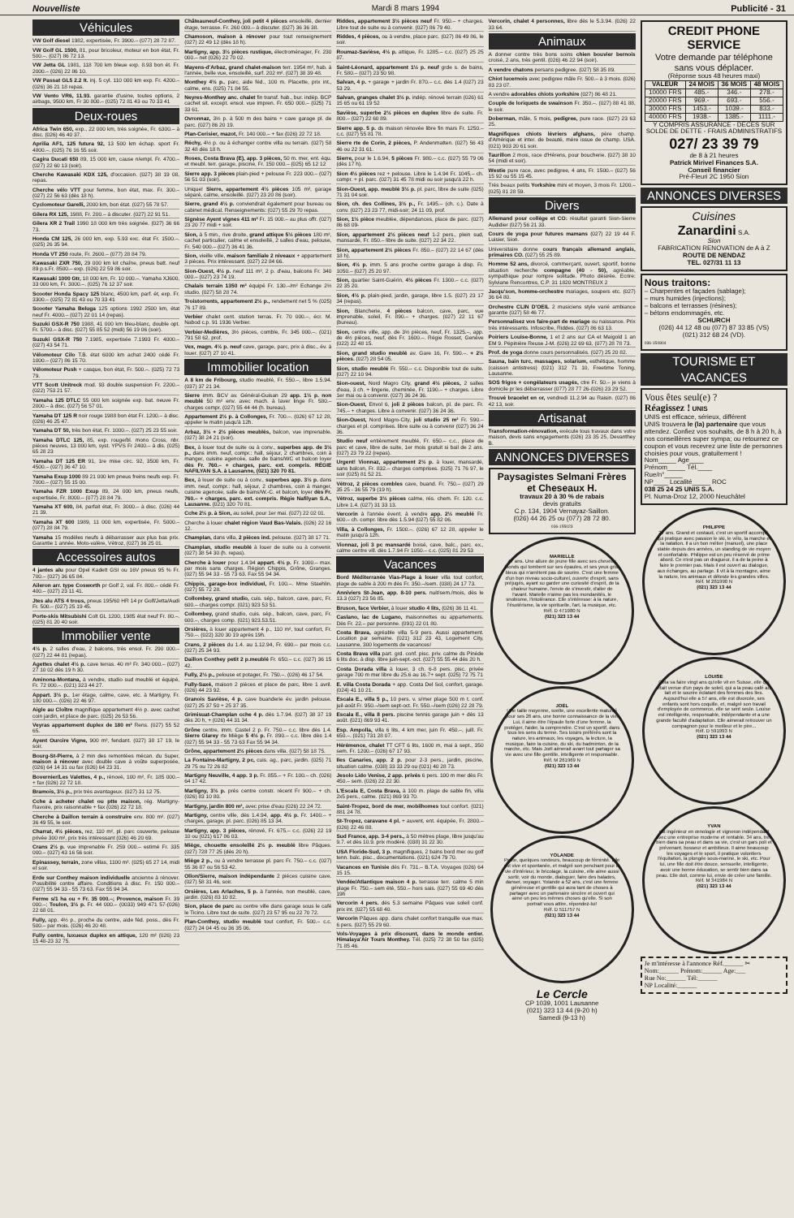Nouvelliste Mardi 8 mars 1994 Publicité - 31
Véhicules
VW Golf diesel 1982, expertisée, Fr. 3900.– (077) 28 72 87.
VW Golf GL 1500, 81, pour bricoleur, moteur en bon état, Fr. 500.–. (027) 86 72 13.
VW Jetta GL 1981, 118 700 km bleue exp. 8.93 bon ét. Fr. 2000.– (026) 22 86 10.
VW Passat GL5 2.2 It. inj. 5 cyl. 110 000 km exp. Fr. 4200.– (026) 36 21 18 repas.
VW Vento VR6, 11.93. garantie d'usine, toutes options, 2 airbags, 9500 km, Fr 30 800.– (025) 72 81 43 ou 70 33 41
Deux-roues
Africa Twin 650, exp., 22 000 km, très soignée, Fr. 6300.– à disc. (026) 46 40 37.
Aprilia AF1, 125 futura 92, 13 500 km échap. sport Fr. 4800.–. (025) 76 16 55 soir.
Cagira Ducati 650 89, 15 000 km, cause n/empl. Fr. 4700.– (027) 22 60 13 (soir).
Cherche Kawasaki KDX 125, d'occasion. (027) 38 19 08, repas.
Cherche vélo VTT pour femme, bon état, max. Fr. 300.– (027) 22 56 63 (dès 18 h).
Cyclomoteur Garelli, 2000 km, bon état. (027) 55 78 57.
Gilera RX 125, 1988, Fr. 200.– à discuter. (027) 22 91 51.
Gilera XR 2 Trail 1990 18 000 km très soignée. (027) 36 66 73.
Honda CM 125, 26 000 km, exp. 5.93 exc. état Fr. 1500.–. (025) 26 35 94.
Honda VT 250 route, Fr. 2600.– (077) 28 84 79.
Kawasaki ZXR 750, 29 000 km kit chaîne, pneus batt. neuf 89 p.s.Fr. 8500.– exp. (026) 22 59 86 soir.
Kawasaki 1000 Gtr, 18 000 km, Fr. 10 000.–. Yamaha XJ600, 33 000 km, Fr. 3000.–. (025) 76 12 37 soir.
Scooter Honda Spacy 125 blanc, 4500 km, parf. ét, exp. Fr. 3300.– (025) 72 81 43 ou 70 33 41
Scooter Yamaha Beluga 125 options 1992 2500 km, état neuf Fr. 4000.– (027) 22 01 14 (repas).
Suzuki GSX-R 750 1988, 41 000 km bleu-blanc, double opt. Fr. 5700.– à disc. (027) 55 85 52 (midi) 56 19 06 (soir).
Suzuki GSX-R 750 7.1985, expertisée 7.1993 Fr. 4000.– (027) 43 54 71.
Vélomoteur Cilo T.B. état 6000 km achat 2400 cédé Fr. 1000.– (027) 86 15 70.
Vélomoteur Push + casque, bon état, Fr. 500.–. (025) 72 73 79.
VTT Scott Unitreck mod. 93 double suspension Fr. 2200.– (022) 753 21 57.
Yamaha 125 DTLC 55 000 km soignée exp. bat. neuve Fr. 2000.– à disc. (027) 56 57 01.
Yamaha DT 125 R noir rouge 1988 bon état Fr. 1200.– à disc. (026) 46 25 47.
Yamaha DT 50, très bon état, Fr. 1000.–. (027) 25 23 55 soir.
Yamaha DTLC 125, 85, exp. rouge/bl. mono Cross, nbr. pièces neuves, 13 000 km, syst. YPVS Fr 2400.– à dis. (025) 65 28 23
Yamaha DT 125 ER 91, 1re mise circ. 92, 3500 km, Fr. 4500.– (027) 36 47 10.
Yamaha Exup 1000 89 21 000 km pneus freins neufs exp. Fr. 7000.– (027) 55 15 00.
Yamaha FZR 1000 Exup 89, 24 000 km, pneus neufs, expertisée, Fr. 8000.– (077) 28 84 79.
Yamaha XT 600, 84, parfait état, Fr. 3000.– à disc. (026) 44 21 39.
Yamaha XT 600 1989, 11 000 km, expertisée, Fr. 5000.– (077) 28 84 79.
Yamaha 15 modèles neufs à débarrasser aux plus bas prix. Garantie 1 année. Moto-valère, Vétroz, (027) 36 25 01.
Accessoires autos
4 jantes alu pour Opel Kadett GSI ou 16V pneus 95 % Fr. 700.– (027) 36 65 84.
Aileron arr. type Cosworth pr Golf 2, val. Fr. 800.– cédé Fr. 400.– (027) 23 11 41.
Jtes alu ATS 4 trous, pneus 195/60 HR 14 pr Golf/Jetta/Audi Fr. 500.– (027) 25 19 45.
Porte-skis Mitsubishi Colt GL 1200, 1985 état neuf Fr. 80.–. (025) 81 20 40 soir.
Immobilier vente
4½ p. 2 salles d'eau, 2 balcons, très ensol. Fr. 290 000.– (027) 22 44 81 (repas).
Agettes chalet 4½ p. cave terras. 40 m² Fr. 340 000.– (027) 27 10 02 dès 19 h 30.
Aminona-Montana, à vendre, studio sud meublé et équipé, Fr. 72 000.–. (021) 323 44 27.
Appart. 3½ p., 1er étage, calme, cave, etc. à Martigny, Fr. 180 000.–. (026) 22 46 97.
Aigle au Cloître magnifique appartement 4½ p. avec cachet coin jardin, et place de parc. (025) 26 53 56.
Veyras appartement duplex de 180 m² Rens. (027) 55 52 65.
Ayent Ourcire Vigne, 900 m², fendant. (027) 38 17 19, le soir.
Bourg-St-Pierre, à 2 min des remontées mécan. du Super, maison à rénover avec double cave à voûte superposée, (026) 64 14 31 ou fax (026) 64 23 31.
Bovernier/Les Valettes, 4 p., rénové, 100 m², Fr. 185 000.– + fax (026) 22 72 18.
Bramois, 3½ p., prix très avantageux. (027) 31 12 75.
Cche à acheter chalet ou ptte maison, rég. Martigny-Ravoire, prix raisonnable + fax (026) 22 72 18.
Cherche à Daillon terrain à construire env. 800 m². (027) 36 49 55, le soir.
Charrat, 4½ pièces, rez, 110 m², pl. parc couverte, pelouse privée 300 m², prix très intéressant (026) 46 20 69.
Crans 2½ p. vue imprenable Fr. 259 000.– estimé Fr. 335 000.– (027) 43 16 56 soir.
Epinassey, terrain, zone villas, 1100 m². (025) 65 27 14, midi et soir.
Erde sur Conthey maison individuelle ancienne à rénover. Possibilité contre affaire. Conditions à disc. Fr. 150 000.– (027) 55 94 33 - 55 73 63. Fax 55 94 34.
Ferme s/1 ha ou + Fr. 35 000.–; Provence, maison Fr. 39 000.–; Toulon, 3½ p. Fr. 44 000.– (0033) 949 471 57-(026) 22 68 01.
Fully, app. 4½ p., proche du centre, aide féd. poss., dès Fr. 500.– par mois. (026) 46 20 48.
Fully centre, luxueux duplex en attique, 120 m² (026) 23 15 48-23 32 75.
Châteauneuf-Conthey, joli petit 4 pièces ensoleillé, dernier étage, terrasse. Fr. 260 000.– à discuter. (027) 36 36 38.
Chamoson, maison à rénover pour tout renseignement (027) 22 49 12 (dès 18 h).
Martigny, app. 3½ pièces rustique, électroménager, Fr. 230 000.– net (026) 22 70 02.
Mayens-d'Arbaz, grand chalet-maison terr. 1954 m², hab. à l'année, belle vue, ensoleillé, surf. 202 m². (027) 38 39 48.
Monthey 4½ p., parc, aide féd., 100 m. Placette, prix int., calme, ens. (025) 71 84 55.
Neyres-Monthey anc. chalet fin transf. hab., bur. indép. BCP cachet sit. except. ensol. vue impren. Fr. 650 000.– (025) 71 33 61.
Ovronnaz, 3½ p. à 500 m des bains + cave garage pl. de parc. (027) 86 20 19.
Plan-Cerisier, mazot, Fr. 140 000.– + fax (026) 22 72 18.
Réchy, 4½ p. ou à échanger contre villa ou terrain. (027) 58 32 48 dès 18 h.
Roses, Costa Brava (E), app. 3 pièces, 50 m. mer, ent. équ. et meubl. terr. garage, piscine, Fr. 150 000.– (025) 65 12 12
Sierre app. 3 pièces plain-pied + pelouse Fr. 223 000.– (027) 56 51 03 (soir).
Unique! Sierre, appartement 4½ pièces 105 m², garage séparé, calme, ensoleillé. (027) 23 20 86 (soir).
Sierre, grand 4½ p. conviendrait également pour bureau ou cabinet médical. Renseignements: (027) 55 29 70 repas.
Signèse Ayent vignes 411 m² Fr. 15 000.– au plus offr. (027) 23 20 77 midi + soir.
Sion, à 5 min., rive droite, grand attique 5½ pièces 180 m², cachet particulier, calme et ensoleillé, 2 salles d'eau, pelouse, Fr. 540 000.– (027) 36 41 36.
Sion, vieille ville, maison familiale 2 niveaux + appartement 3 pièces. Prix intéressant. (027) 22 84 66.
Sion-Ouest, 4½ p. neuf 111 m², 2 p. d'eau, balcons Fr. 340 000.– (027) 23 74 19.
Chalais terrain 1350 m² équipé Fr. 130.–/m² Echange 2½ studio. (027) 58 28 74.
Troistorrents, appartement 2½ p., rendement net 5 % (025) 76 17 89.
Verbier chalet cent. station terras. Fr. 70 000.–, écr. M. Nabod c.p. 91 1936 Verbier.
Verbier-Medières, 3½ pièces, comble, Fr. 345 000.–. (021) 791 58 62, prof.
Vex, magn. 4½ p. neuf cave, garage, parc, prix à disc., év. à louer. (027) 27 10 41.
Immobilier location
A 8 km de Fribourg, studio meublé, Fr. 550.–, libre 1.5.94. (037) 37 21 34.
Sierre imm. BCV av. Général-Guisan 29 app. 1½ p. non meublé 50 m² env. avec mach. à laver linge Fr. 580.– charges compr. (027) 55 44 44 (h. bureau).
Appartement 2½ p. à Collonges, Fr. 700.–. (026) 67 12 28, appeler le matin jusqu'à 12h.
Arbaz, 3½ + 2½ pièces meublés, balcon, vue imprenable. (027) 38 24 21 (soir).
Bex, à louer tout de suite ou à conv., superbes app. de 3½ p., dans imm. neuf, compr.: hall, séjour, 2 chambres, coin à manger, cuisine agencée, salle de bains/WC et balcon loyer dès Fr. 760.– + charges, parc. ext. compris. RÉGIE NAFILYAN S.A. à Lausanne, (021) 320 70 81.
Bex, à louer de suite ou à conv., superbes app. 3½ p. dans imm. neuf, compr.: hall, séjour, 2 chambres, coin à manger, cuisine agencée, salle de bains/W.-C. et balcon, loyer dès Fr. 760.– + charges, parc. ext. compris. Régie Nafilyan S.A., Lausanne. (021) 320 70 81.
Cche 2½ p. à Sion, au soleil, pour 1er mai. (027) 22 02 01.
Cherche à louer chalet région Vaud Bas-Valais. (026) 22 16 12.
Champlan, dans villa, 2 pièces ind. pelouse. (027) 38 17 71.
Champlan, studio meublé à louer de suite ou à convenir. (027) 38 54 30 (h. repas).
Cherche à louer pour 1.4.94 appart. 4½ p. Fr. 1000.– max. par mois sans charges. Région Chippis, Grône, Granges. (027) 55 94 33 - 55 73 63. Fax 55 94 34.
Chippis, garage-box individuel, Fr. 100.–. Mme Staehlin. (027) 55 72 28.
Collombey, grand studio, cuis. sép., balcon, cave, parc, Fr. 600.– charges compr. (021) 923 53 51.
Collombey, grand studio, cuis. sép., balcon, cave, parc, Fr. 600.–, charges comp. (021) 923.53.51.
Orsières, à louer appartement 4 p., 110 m², tout confort, Fr. 750.–. (022) 320 30 19 après 19h.
Crans, 2 pièces du 1.4. au 1.12.94, Fr. 690.– par mois c.c. (027) 25 34 93.
Daillon Conthey petit 2 p.meublé Fr. 650.– c.c. (027) 36 15 42.
Fully, 2½ p., pelouse et potager, Fr. 750.–. (026) 46 17 54.
Fully-Saxé, maison 2 pièces et place de parc, libre 1 avril. (026) 44 23 92.
Granois Savièse, 4 p. cave buanderie év. jardin pelouse. (027) 25 37 50 + 25 37 35.
Grimisuat-Champlan cche 4 p. dès 1.7.94. (027) 38 37 19 dès 20 h, + (026) 44 31 34.
Grône centre, imm. Castel 2 p. Fr. 750.– c.c. libre dès 1.4. Sierre Glarey rte Miège 5 4½ p. Fr. 890.– c.c. libre dès 1.4 (027) 55 94 33 - 55 73 63 Fax 55 94 34.
Grône, appartement 2½ pièces dans villa. (027) 58 18 75.
La Fontaine-Martigny, 2 pc, cuis. ag., parc, jardin. (025) 71 29 75 ou 72 26 82
Martigny Neuville, 4 app. 3 p. Fr. 855.– + Fr. 100.– ch. (026) 64 17 42.
Martigny, 3½ p. près centre constr. récent Fr 900.– + ch. (026) 83 10 80.
Martigny, jardin 800 m², avec prise d'eau (026) 22 24 72.
Martigny, centre ville, dès 1.4.94, app. 4½ p. Fr. 1400.– + charges, garage, pl. parc. (026) 85 13 34.
Martigny, app. 3 pièces, rénové, Fr. 675.– c.c. (026) 22 19 10 ou (021) 617 86 03.
Miège, chouette ensoleillé 2½ p. meublé libre Pâques. (027) 728 77 25 (dès 20 h).
Miège 2 p., ou à vendre terrasse pl. parc Fr. 750.– c.c. (027) 55 36 87 ou 56 53 42.
Ollon/Sierre, maison indépendante 2 pièces cuisine cave. (027) 58 31 46, soir.
Orsières, Les Arlaches, 5 p. à l'année, non meublé, cave, jardin. (026) 83 10 82.
Sion, place de parc au centre ville dans garage sous le café le Ticino. Libre tout de suite. (027) 23 57 95 ou 22 70 72.
Plan-Conthey, studio meublé tout confort, Fr. 500.– c.c. (027) 24 04 45 ou 36 35 06.
Riddes, appartement 3½ pièces neuf Fr. 950.– + charges. Libre tout de suite ou à convenir. (027) 86 79 40.
Riddes, 4 pièces, ou à vendre, place parc. (027) 86 49 86, le soir.
Roumaz-Savièse, 4½ p. attique, Fr. 1285.– c.c. (027) 25 25 87.
Saint-Léonard, appartement 1½ p. neuf grde s. de bains, Fr. 580.– (027) 23 50 98.
Salvan, 4 p. + garage + jardin Fr. 870.– c.c. dès 1.4 (027) 23 53 29.
Salvan, granges chalet 3½ p. indép. rénové terrain (026) 61 15 65 ou 61 19 52
Savièse, superbe 2½ pièces en duplex libre de suite. Fr. 800.– (027) 22 60 89.
Sierre app. 5 p. ds maison rénovée libre fin mars Fr. 1250.– c.c. (027) 55 81 78.
Sierre rte de Corin, 2 pièces, P. Andenmatten. (027) 56 43 46 ou 22 31 61.
Sierre, pour le 1.6.94, 5 pièces Fr. 980.– c.c. (027) 55 79 06 (dès 17 h).
Sion 4½ pièces rez + pelouse. Libre le 1.4.94 Fr. 1045.– ch. compr. + pl. parc. (027) 31 45 78 midi ou soir jusqu'à 22 h.
Sion-Ouest, app. meublé 3½ p. pl. parc, libre de suite (025) 71 31 04 soir.
Sion, ch. des Collines, 3½ p., Fr. 1495.– (ch. c.). Date à conv. (027) 23 23 77, midi-soir; 24 11 09, prof.
Sion, 1½ pièce meublée, dépendances, place de parc. (027) 86 68 09-
Sion, appartement 2½ pièces neuf 1-2 pers., plein sud, mansardé, Fr. 850.– libre de suite. (027) 22 34 22.
Sion, appartement 2½ pièces Fr. 850.– (027) 22 14 67 (dès 18 h).
Sion, 4½ p. imm. 5 ans proche centre garage à disp. Fr. 1050.– (027) 25 20 97.
Sion, quartier Saint-Guérin, 4½ pièces Fr. 1300.– c.c. (027) 22 35 20.
Sion, 4½ p. plain-pied, jardin, garage, libre 1.5. (027) 23 17 34 (repas).
Sion, Blancherie, 4 pièces balcon, cave, parc, vue imprenable, soleil, Fr. 890.– + charges. (027) 22 11 67 (bureau).
Sion, centre ville, app. de 3½ pièces, neuf, Fr. 1325.–, app. de 4½ pièces, neuf, dès Fr. 1600.–. Régie Rosset, Genève (022) 22 48 15.
Sion, grand studio meublé av. Gare 16, Fr. 590.–. + 2½ pièces. (027) 28 54 05.
Sion, studio meublé Fr. 550.– c.c. Disponible tout de suite. (027) 22 10 94.
Sion-ouest, Nord Magro City, grand 4½ pièces, 2 salles d'eau, 3 ch. + lingerie, cheminée, Fr. 1190.– + charges. Libre 1er mai ou à convenir. (027) 36 24 36.
Sion-Ouest, Envol 6, joli 2 pièces balcon, pl. de parc. Fr. 745.– + charges. Libre à convenir. (027) 36 24 36.
Sion-Ouest, Nord Magro-City, joli studio 25 m² Fr. 590.– charges et pl. comprises. libre suite ou à convenir (027) 36 24 36.
Studio neuf entièrement meublé, Fr. 650.– c.c., place de parc et cave, libre de suite, 1er mois gratuit si bail de 2 ans. (027) 23 79 22 (repas).
Urgent! Vionnaz, appartement 2½ p. à louer, mansardé, sans balcon, Fr. 832.– charges comprises. (025) 71 76 97, le soir (025) 81 52 21.
Vétroz, 2 pièces combles cave, buand. Fr. 750.– (027) 29 35 25 - 36 55 79 (19 h).
Vétroz, superbe 3½ pièces calme, rés. chem. Fr. 120. c.c. Libre 1.4. (027) 31 33 13.
Vercorin à l'année évent. à vendre app. 2½ meublé Fr. 600.– ch. compr. libre dès 1.5.94 (027) 55 82 06.
Villa, à Collonges, Fr. 1500.–. (026) 67 12 28, appeler le matin jusqu'à 12h.
Vionnaz, joli 3 pc mansardé boisé, cave, balc., parc. ex., calme centre vill. dès 1.7.94 Fr 1050.– c.c. (025) 81 29 53
Vacances
Bord Méditerranée Vias-Plage à louer villa tout confort, plage de sable à 200 m dès Fr. 350.–/sem. (038) 24 17 73.
Anniviers St-Jean, app. 8-10 pers. nuit/sem./mois, dès le 13.3 (027) 23 56 85.
Bruson, face Verbier, à louer studio 4 lits, (026) 36 11 41.
Caslano, lac de Lugano, maisonnettes ou appartements. Dès Fr. 22.– par personne. (091) 22 01 80.
Costa Brava, agréable villa 5-9 pers. Aussi appartement. Location par semaine. (021) 312 23 43, Logement City, Lausanne, 300 logements de vacances!
Costa Brava villa part. grd. conf. pisc. priv. calme ds Pinède 6 lits doc. à disp. libre juin-sept.-oct. (027) 55 55 44 dès 20 h.
Costa Dorada villa à louer, 3 ch. 6-8 pers. pisc. privée garage 700 m mer libre du 25.6 au 16.7+ sept. (025) 72 75 71
E. villa Costa Dorada + app. Costa Del Sol, confort, garage. (024) 41 10 21.
Escala E., villa 5 p., 10 pers. v. s/mer plage 500 m t. conf. juil-août Fr. 950.–/sem sept-oct. Fr. 550.–/sem (026) 22 28 79.
Escala E., villa 8 pers. piscine tennis garage juin + dès 13 août. (021) 869 93 41.
Esp. Ampolla, villa 6 lits, 4 km mer, juin Fr. 450.–, juill. Fr. 650.–. (021) 731 28 07.
Hérémence, chalet TT CFT 6 lits, 1600 m, mai à sept., 350 sem. Fr. 1200.– (026) 67 17 93.
Iles Canaries, app. 2 p. pour 2-3 pers., jardin, piscine, situation calme. (038) 33 33 29 ou (021) 40 28 73.
Jesolo Lido Venise, 2 app. privés 6 pers. 100 m mer dès Fr. 450.– sem. (026) 22 22 30.
L'Escala E, Costa Brava, à 100 m. plage de sable fin, villa 2x5 pers., calme. (021) 869 93 70.
Saint-Tropez, bord de mer, mobilhomes tout confort. (021) 881 24 78.
St-Tropez, caravane 4 pl. + auvent, ent. équipée, Fr. 2800.– (026) 22 46 88.
Sud France, app. 3-4 pers., à 50 mètres plage, libre jusqu'au 9.7. et dès 10.9. prix modéré. (038) 31 22 30.
USA Floride-Sud, 3 p. magnifiques, 2 bains bord mer ou golf tenn. balc. pisc., documentations. (021) 624 79 70.
Vacances en Tunisie dès Fr. 731.– B.T.A. Voyages (026) 64 15 15.
Vendée/Atlantique maison 4 p. terrasse terr. calme 5 min plage Fr. 750.– sem été, 550.– hors sais. (027) 55 69 40 dès 19h
Vercorin 4 pers. dès 5.3 semaine Pâques vue soleil conf. prix int. (027) 55 68 40.
Vercorin Pâques app. dans chalet confort tranquille vue max. 6 pers. (027) 55 29 60.
Vols-Voyages à prix discount, dans le monde entier. Himalaya'Air Tours Monthey. Tél. (025) 72 38 50 fax (025) 71 85 46.
Vercorin, chalet 4 personnes, libre dès le 5.3.94. (026) 22 33 64.
Animaux
A donner contre très bons soins chien bouvier bernois croisé, 2 ans, très gentil. (026) 46 22 94 (soir).
A vendre chatons persans pedigree. (027) 58 35 89.
Chiot lucernois avec pedigree mâle Fr. 500.– à 3 mois. (026) 83 23 07.
A vendre adorables chiots yorkshire (027) 86 48 21.
Couple de loriquets de swainson Fr. 350.–. (027) 88 41 88, le soir.
Doberman, mâle, 5 mois, pedigree, pure race. (027) 23 63 25.
Magnifiques chiots lévriers afghans, père champ. d'Amérique et inter. de beauté, mère issue de champ. USA. (021) 903 20 61 soir.
Taurillon 2 mois, race d'Hérens, pour boucherie. (027) 38 10 54 (midi et soir).
Westie pure race, avec pedigree, 4 ans, Fr. 1500.– (027) 56 15 92 ou 55 15 45.
Très beaux petits Yorkshire mini et moyen, 3 mois Fr. 1200.– (025) 81 28 59.
Divers
Allemand pour collège et CO: résultat garanti Sion-Sierre Audidier (027) 56 21 33.
Cours de yoga pour futures mamans (027) 22 19 44 F. Luisier, Sion.
Universitaire donne cours français allemand anglais, primaires CO. (027) 55 25 89.
Homme 52 ans, divorcé, commerçant, ouvert, sportif, bonne situation recherche compagne (40 - 50), agréable, sympathique pour rompre solitude. Photo désirée. Ecrire: Sylviane Rencontres, C.P. 31 1820 MONTREUX 2
Jacqu'son, homme-orchestre mariages, soupers etc. (027) 36 64 80.
Orchestre CLIN D'OEIL 2 musiciens style varié ambiance garantie (027) 58 46 77.
Personnalisez vos faire-part de mariage ou naissance. Prix très intéressants. Infoscribe, Riddes. (027) 86 63 13.
Poiriers Louise-Bonne, 1 et 2 ans sur CA et Maigold 1 an EM 9. Pépinière Reuse J-M. (026) 22 69 63, (077) 28 78 73.
Prof. de yoga donne cours personnalisés. (027) 25 20 82.
Sauna, bain turc, massages, solarium, esthétique, homme (caisson antistress) (021) 312 71 10, Freetime Toning, Lausanne.
SOS frigos + congélateurs usagés, ctre Fr. 50.– je viens à domicile pr les débarrasser (077) 28 77 26-(026) 23 29 52.
Trouvé bracelet en or, vendredi 11.2.94 au Raisin. (027) 86 42 13, soir.
Artisanat
Transformation-rénovation, exécute tous travaux dans votre maison, devis sans engagements (026) 23 35 25, Devanthey B.
ANNONCES DIVERSES
Paysagistes Selmani Frères et Cheseaux H.
travaux 20 à 30 % de rabais
devis gratuits
C.p. 134, 1904 Vernayaz-Saillon.
(026) 44 26 25 ou (077) 28 72 80.
036-155023
MARIELLE
47 ans. Une allure de jeune fille avec ses cheveux blonds qui tombent sur ses épaules, et ses yeux gris-bleus qui n'arrêtent pas de sourire. C'est une femme d'un bon niveau socio-culturel, ouverte d'esprit, sans préjugés, ayant su garder une curiosité d'esprit, de la chaleur humaine, l'envie de s'investir, d'aller de l'avant. Marielle n'aime pas les mondanités, le snobisme, l'intolérance. Elle s'intéresse: à la nature, l'ésotérisme, la vie spirituelle, l'art, la musique, etc.
Réf. D 471980 N
(021) 323 13 44
JOËL
Une taille moyenne, svelte, une excellente maturité pour ses 26 ans, une bonne connaissance de la vie. Lui, il aime être l'épaule forte d'une femme, la protéger, l'aider, la comprendre. C'est un sportif, dans tous les sens du terme. Ses loisirs préférés sont la nature, les animaux, les voyages, la lecture, la musique, faire la cuisine, du ski, du badminton, de la marche, etc. Mais Joël aimerait avant tout partager sa vie avec une fille gentille, intelligente et responsable.
Réf. M 261969 N
(021) 323 13 44
YOLANDE
Petite, quelques rondeurs, beaucoup de féminité. Elle est vive et spontanée, et malgré son penchant pour la vie d'intérieur, le bricolage, la cuisine, elle aime aussi sortir, voir du monde, dialoguer, faire des balades, danser, voyager. Yolande a 52 ans, c'est une femme généreuse et gentille qui aura tant de choses à partager avec un partenaire sincère et ouvert qui aime un peu les mêmes choses qu'elle. Si son portrait vous attire, répondez-lui!
Réf. D 511757 N
(021) 323 13 44
Le Cercle
CP 1039, 1001 Lausanne
(021) 323 13 44 (9-20 h)
Samedi (9-13 h)
CREDIT PHONE SERVICE
Votre demande par téléphone sans vous déplacer.
(Réponse sous 48 heures maxi)
| VALEUR | 24 MOIS | 36 MOIS | 48 MOIS |
| --- | --- | --- | --- |
| 10000 FRS | 485.- | 346.- | 278.- |
| 20000 FRS | 969.- | 693.- | 556.- |
| 30000 FRS | 1453.- | 1039.- | 833.- |
| 40000 FRS | 1938.- | 1385.- | 1111.- |
Y COMPRIS ASSURANCE - DÉCÈS SUR SOLDE DE DETTE - FRAIS ADMINISTRATIFS
027/ 23 39 79
de 8 à 21 heures
Patrick Mirivel Finances S.A.
Conseil financier
Pré-Fleuri 2C 1950 Sion
ANNONCES DIVERSES
Cuisines
Zanardini S.A.
Sion
FABRICATION RENOVATION de A à Z
ROUTE DE NENDAZ
TEL. 027/31 11 13
Nous traitons:
– Charpentes et façades (sablage);
– murs humides (injections);
– balcons et terrasses (résines);
– bétons endommagés, etc.
SCHURCH
(026) 44 12 48 ou (077) 87 33 85 (VS)
(021) 312 68 24 (VD).036-150804
TOURISME ET VACANCES
Vous êtes seul(e) ?
Réagissez ! UNIS
UNIS est efficace, sérieux, différent
UNIS trouvera le (la) partenaire que vous attendez. Confiez vos souhaits, de 8 h à 20 h, à nos conseillères super sympa; ou retournez ce coupon et vous recevrez une liste de personnes choisies pour vous, gratuitement !
Nom_____ Age____
Prénom_____ Tél.____
Rue/n°_____
NP____ Localité_____ ROC
038 25 24 25 UNIS S.A.
Pl. Numa-Droz 12, 2000 Neuchâtel
PHILIPPE
27 ans. Grand et costaud, c'est un sportif accompli, qui pratique avec passion le ski, le vélo, la marche et la natation. Il a un bon métier (manuel), une place stable depuis des années, un standing de vie moyen et confortable. Philippe est un peu réservé de prime abord. Ce n'est pas un dragueur, il a de la peine à faire le premier pas. Mais il est ouvert au dialogue, aux échanges, au partage. Il vit à la montagne, aime la nature, les animaux et déteste les grandes villes.
Réf. M 261990 N
(021) 323 13 44
LOUISE
Cela va faire vingt ans qu'elle vit en Suisse, elle qui était venue d'un pays de soleil, qui a la peau café au lait et le sourire éclatant des femmes des îles. Aujourd'hui elle a 57 ans, elle est divorcée, ses enfants sont hors coquille, et, malgré son travail d'employée de commerce, elle se sent seule. Louise est intelligente, responsable, indépendante et a une grande faculté d'adaptation. Elle aimerait retrouver un compagnon pour le meilleur et le pire...
Réf. D 591993 N
(021) 323 13 44
YVAN
est ingénieur en œnologie et vigneron indépendant avec une entreprise moderne et rentable. 34 ans, très bien dans sa peau et dans sa vie, c'est un gars poli et prévenant, bosseur et ambitieux. Il aime beaucoup les voyages et le sport, il pratique volontiers l'équitation, la plongée sous-marine, le ski, etc. Pour lui, une fille doit être douce, sensuelle, intelligente, avoir une bonne éducation, se sentir bien dans sa peau. Elle doit, comme lui, envie de créer une famille.
Réf. M 341984 N
(021) 323 13 44
Je m'intéresse à l'annonce Réf.______ ✂
Nom:______ Prénom:______ Age:___
Rue No:______ Tél:______
NP Localité:______